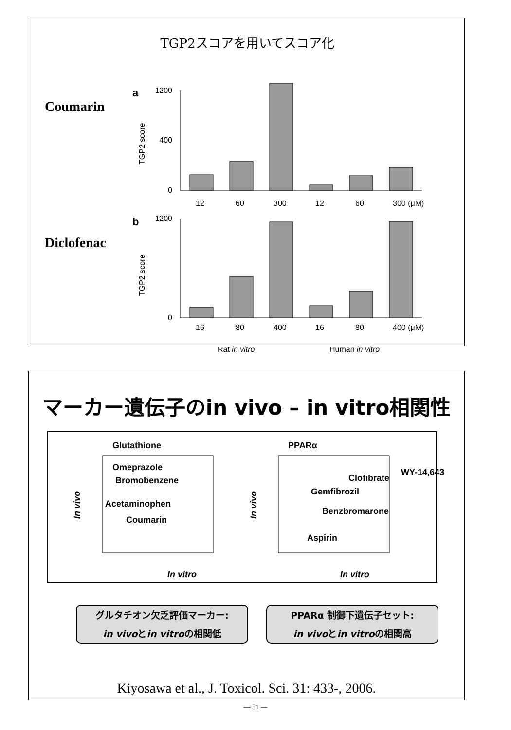TGP2スコアを用いてスコア化
Coumarin
Diclofenac
a
b
0
400
1200
12
60
300
12
60
300 (μM)
0
1200
16
80
400
16
80
400 (μM)
Rat in vitro
Human in vitro
TGP2 score
TGP2 score
マーカー遺伝子のin vivo – in vitro相関性
Glutathione
PPARα
Omeprazole
Bromobenzene
Acetaminophen
Coumarin
Clofibrate
WY-14,643
Gemfibrozil
Benzbromarone
Aspirin
In vitro
In vitro
In vivo
In vivo
グルタチオン欠乏評価マーカー:
in vivoとin vitroの相関低
PPARα 制御下遺伝子セット:
in vivoとin vitroの相関高
Kiyosawa et al., J. Toxicol. Sci. 31: 433-, 2006.
— 51 —